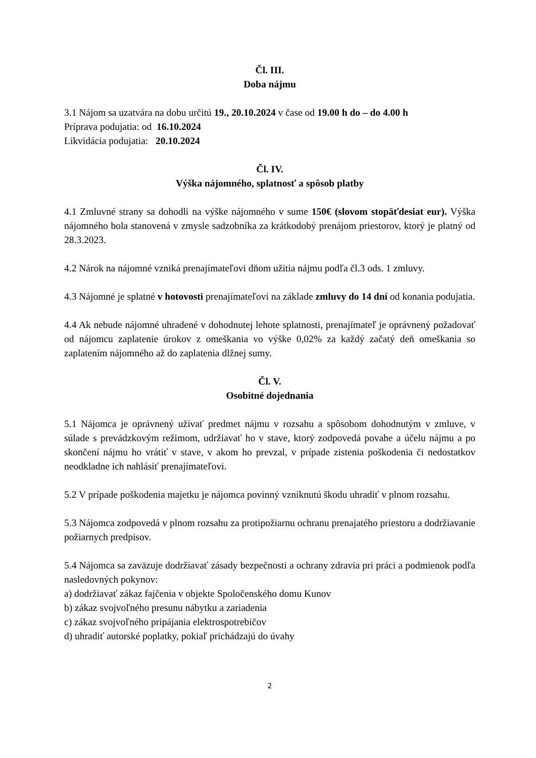Čl. III.
Doba nájmu
3.1 Nájom sa uzatvára na dobu určitú 19., 20.10.2024 v čase od 19.00 h do – do 4.00 h
Príprava podujatia: od 16.10.2024
Likvidácia podujatia: 20.10.2024
Čl. IV.
Výška nájomného, splatnosť a spôsob platby
4.1 Zmluvné strany sa dohodli na výške nájomného v sume 150€ (slovom stopäťdesiat eur). Výška nájomného bola stanovená v zmysle sadzobníka za krátkodobý prenájom priestorov, ktorý je platný od 28.3.2023.
4.2 Nárok na nájomné vzniká prenajímateľovi dňom užitia nájmu podľa čl.3 ods. 1 zmluvy.
4.3 Nájomné je splatné v hotovosti prenajímateľovi na základe zmluvy do 14 dní od konania podujatia.
4.4 Ak nebude nájomné uhradené v dohodnutej lehote splatnosti, prenajímateľ je oprávnený požadovať od nájomcu zaplatenie úrokov z omeškania vo výške 0,02% za každý začatý deň omeškania so zaplatením nájomného až do zaplatenia dlžnej sumy.
Čl. V.
Osobitné dojednania
5.1 Nájomca je oprávnený užívať predmet nájmu v rozsahu a spôsobom dohodnutým v zmluve, v súlade s prevádzkovým režimom, udržiavať ho v stave, ktorý zodpovedá povahe a účelu nájmu a po skončení nájmu ho vrátiť v stave, v akom ho prevzal, v prípade zistenia poškodenia či nedostatkov neodkladne ich nahlásiť prenajímateľovi.
5.2 V prípade poškodenia majetku je nájomca povinný vzniknutú škodu uhradiť v plnom rozsahu.
5.3 Nájomca zodpovedá v plnom rozsahu za protipožiarnu ochranu prenajatého priestoru a dodržiavanie požiarnych predpisov.
5.4 Nájomca sa zaväzuje dodržiavať zásady bezpečnosti a ochrany zdravia pri práci a podmienok podľa nasledovných pokynov:
a) dodržiavať zákaz fajčenia v objekte Spoločenského domu Kunov
b) zákaz svojvoľného presunu nábytku a zariadenia
c) zákaz svojvoľného pripájania elektrospotrebičov
d) uhradiť autorské poplatky, pokiaľ prichádzajú do úvahy
2